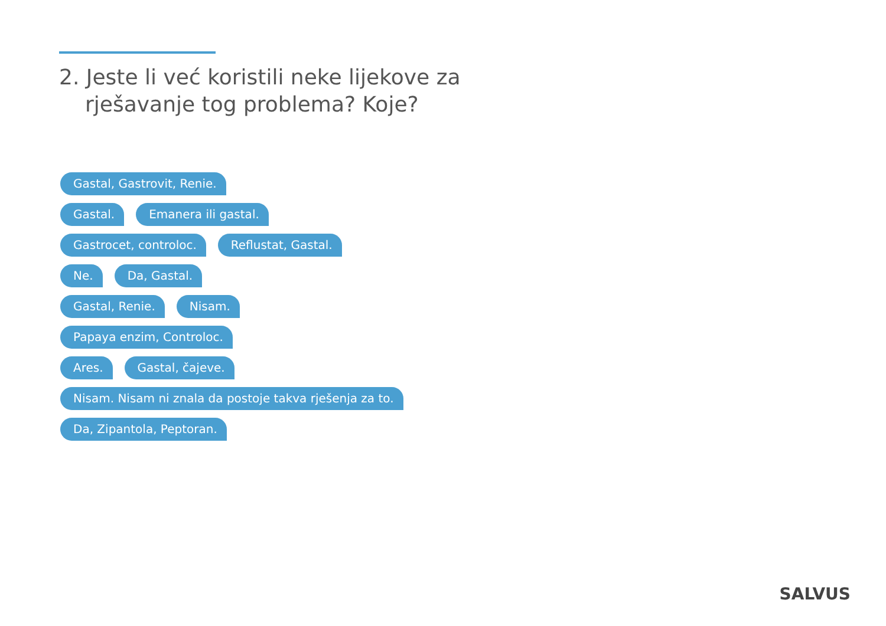2. Jeste li već koristili neke lijekove za
rješavanje tog problema? Koje?
Gastal, Gastrovit, Renie.
Gastal. Emanera ili gastal.
Gastrocet, controloc. Reflustat, Gastal.
Ne. Da, Gastal.
Gastal, Renie. Nisam.
Papaya enzim, Controloc.
Ares. Gastal, čajeve.
Nisam. Nisam ni znala da postoje takva rješenja za to.
Da, Zipantola, Peptoran.
SALVUS